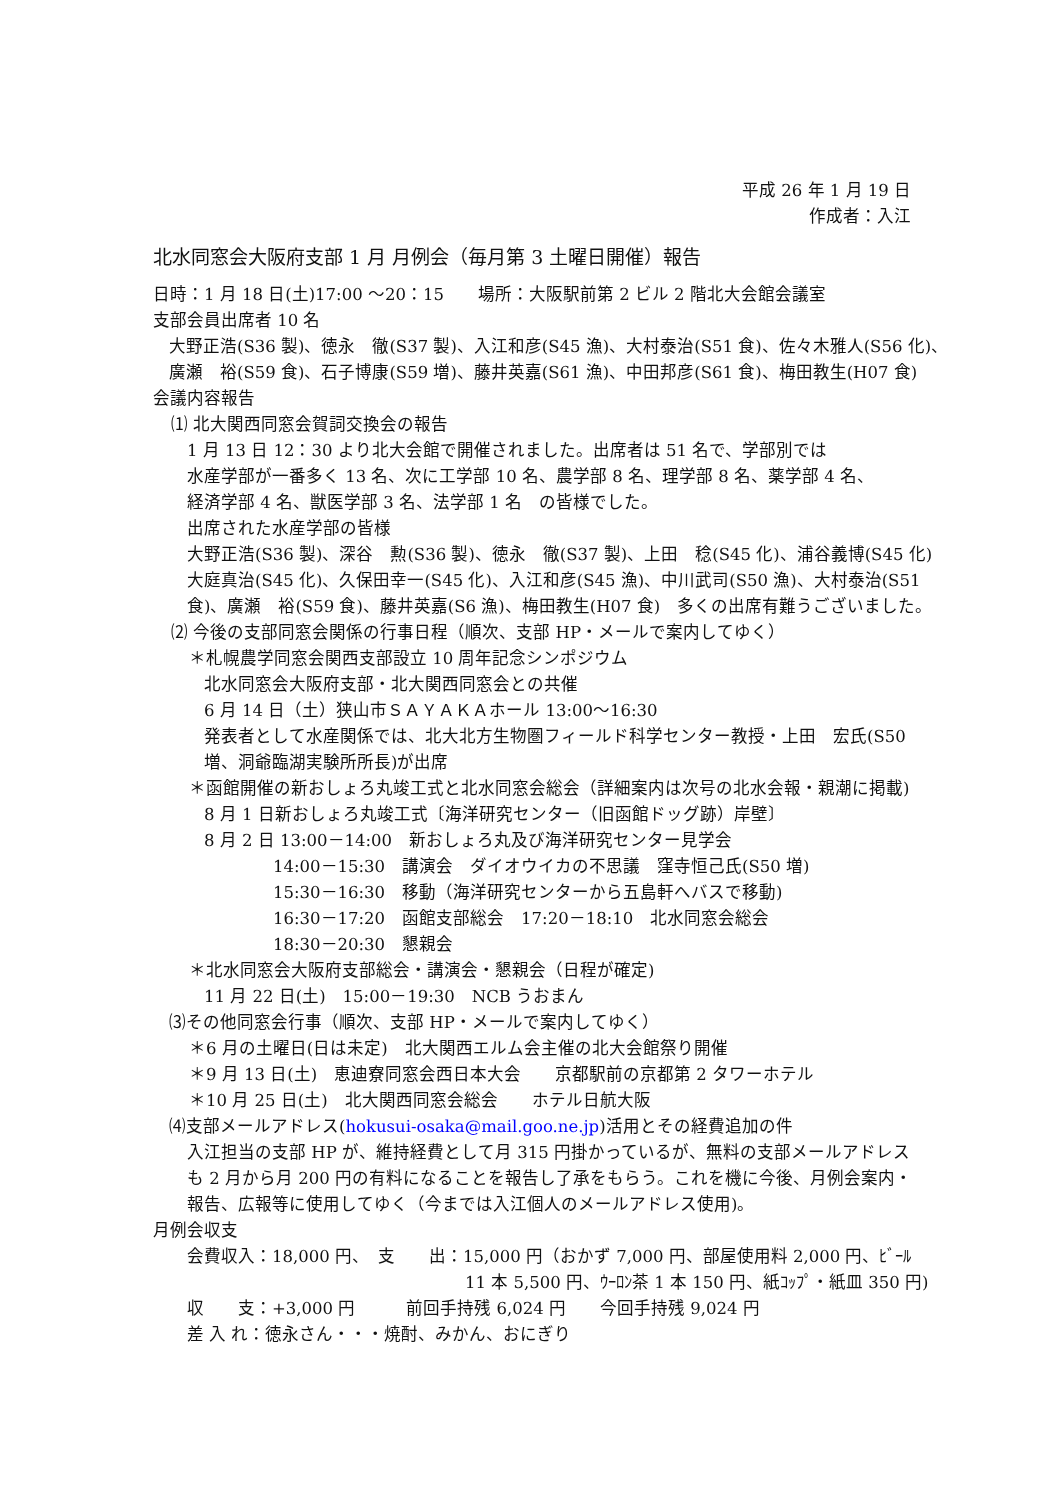平成 26 年 1 月 19 日
作成者：入江
北水同窓会大阪府支部 1 月 月例会（毎月第 3 土曜日開催）報告
日時：1 月 18 日(土)17:00 ～20：15　　場所：大阪駅前第 2 ビル 2 階北大会館会議室
支部会員出席者 10 名
大野正浩(S36 製)、徳永　徹(S37 製)、入江和彦(S45 漁)、大村泰治(S51 食)、佐々木雅人(S56 化)、
廣瀬　裕(S59 食)、石子博康(S59 増)、藤井英嘉(S61 漁)、中田邦彦(S61 食)、梅田教生(H07 食)
会議内容報告
⑴ 北大関西同窓会賀詞交換会の報告
1 月 13 日 12：30 より北大会館で開催されました。出席者は 51 名で、学部別では
水産学部が一番多く 13 名、次に工学部 10 名、農学部 8 名、理学部 8 名、薬学部 4 名、
経済学部 4 名、獣医学部 3 名、法学部 1 名　の皆様でした。
出席された水産学部の皆様
大野正浩(S36 製)、深谷　勲(S36 製)、徳永　徹(S37 製)、上田　稔(S45 化)、浦谷義博(S45 化)
大庭真治(S45 化)、久保田幸一(S45 化)、入江和彦(S45 漁)、中川武司(S50 漁)、大村泰治(S51
食)、廣瀬　裕(S59 食)、藤井英嘉(S6 漁)、梅田教生(H07 食)　多くの出席有難うございました。
⑵ 今後の支部同窓会関係の行事日程（順次、支部 HP・メールで案内してゆく）
＊札幌農学同窓会関西支部設立 10 周年記念シンポジウム
北水同窓会大阪府支部・北大関西同窓会との共催
6 月 14 日（土）狭山市ＳＡＹＡＫＡホール 13:00～16:30
発表者として水産関係では、北大北方生物圏フィールド科学センター教授・上田　宏氏(S50
増、洞爺臨湖実験所所長)が出席
＊函館開催の新おしょろ丸竣工式と北水同窓会総会（詳細案内は次号の北水会報・親潮に掲載)
8 月 1 日新おしょろ丸竣工式〔海洋研究センター（旧函館ドッグ跡）岸壁〕
8 月 2 日 13:00－14:00　新おしょろ丸及び海洋研究センター見学会
14:00－15:30　講演会　ダイオウイカの不思議　窪寺恒己氏(S50 増)
15:30－16:30　移動（海洋研究センターから五島軒へバスで移動)
16:30－17:20　函館支部総会　17:20－18:10　北水同窓会総会
18:30－20:30　懇親会
＊北水同窓会大阪府支部総会・講演会・懇親会（日程が確定)
11 月 22 日(土)　15:00－19:30　NCB うおまん
⑶その他同窓会行事（順次、支部 HP・メールで案内してゆく）
＊6 月の土曜日(日は未定)　北大関西エルム会主催の北大会館祭り開催
＊9 月 13 日(土)　恵迪寮同窓会西日本大会　　京都駅前の京都第 2 タワーホテル
＊10 月 25 日(土)　北大関西同窓会総会　　ホテル日航大阪
⑷支部メールアドレス(hokusui-osaka@mail.goo.ne.jp)活用とその経費追加の件
入江担当の支部 HP が、維持経費として月 315 円掛かっているが、無料の支部メールアドレス
も 2 月から月 200 円の有料になることを報告し了承をもらう。これを機に今後、月例会案内・
報告、広報等に使用してゆく（今までは入江個人のメールアドレス使用)。
月例会収支
会費収入：18,000 円、　支　　出：15,000 円（おかず 7,000 円、部屋使用料 2,000 円、ﾋﾞｰﾙ
11 本 5,500 円、ｳｰﾛﾝ茶 1 本 150 円、紙ｺｯﾌﾟ・紙皿 350 円)
収　　支：+3,000 円　　　前回手持残 6,024 円　　今回手持残 9,024 円
差 入 れ：徳永さん・・・焼酎、みかん、おにぎり